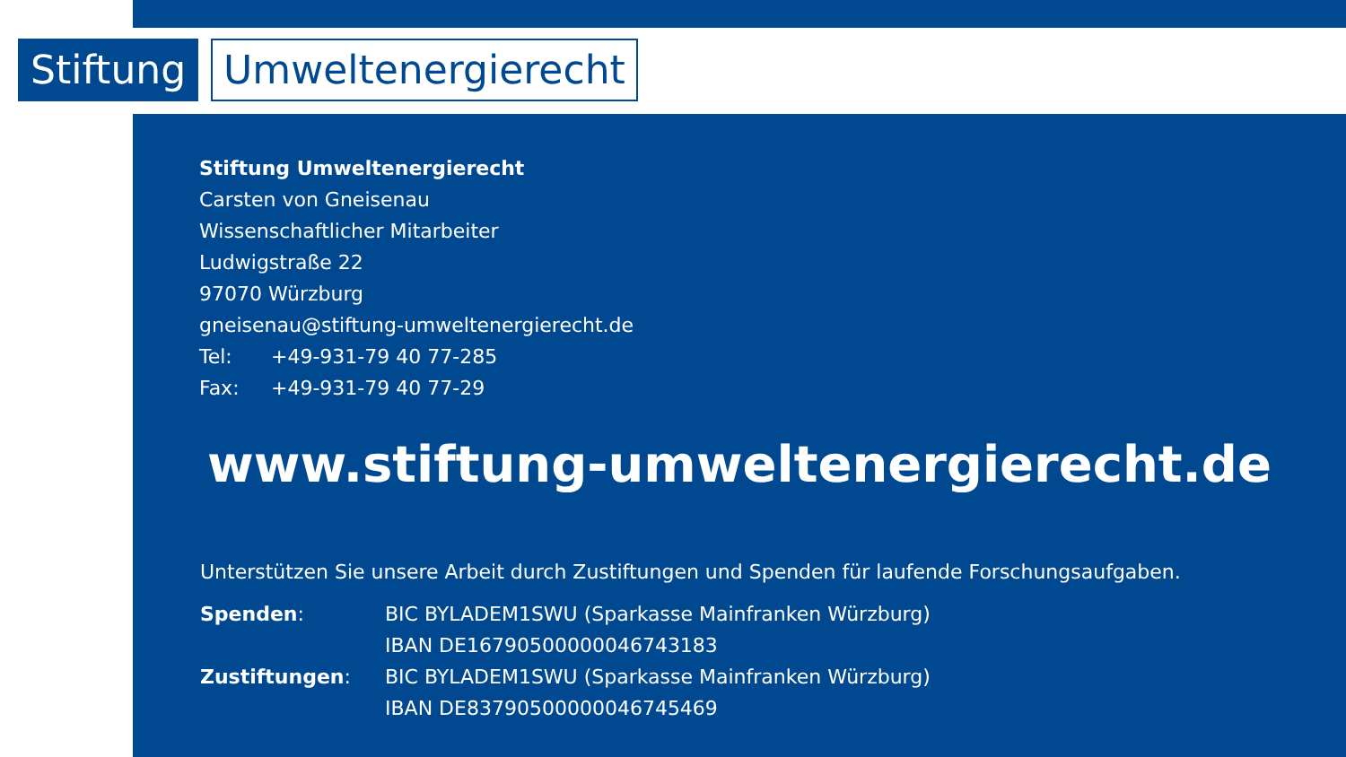Stiftung
Umweltenergierecht
Stiftung Umweltenergierecht
Carsten von Gneisenau
Wissenschaftlicher Mitarbeiter
Ludwigstraße 22
97070 Würzburg
gneisenau@stiftung-umweltenergierecht.de
Tel: +49-931-79 40 77-285
Fax: +49-931-79 40 77-29
www.stiftung-umweltenergierecht.de
Unterstützen Sie unsere Arbeit durch Zustiftungen und Spenden für laufende Forschungsaufgaben.
| Spenden : | BIC BYLADEM1SWU (Sparkasse Mainfranken Würzburg) IBAN DE16790500000046743183 |
| Zustiftungen : | BIC BYLADEM1SWU (Sparkasse Mainfranken Würzburg) IBAN DE83790500000046745469 |